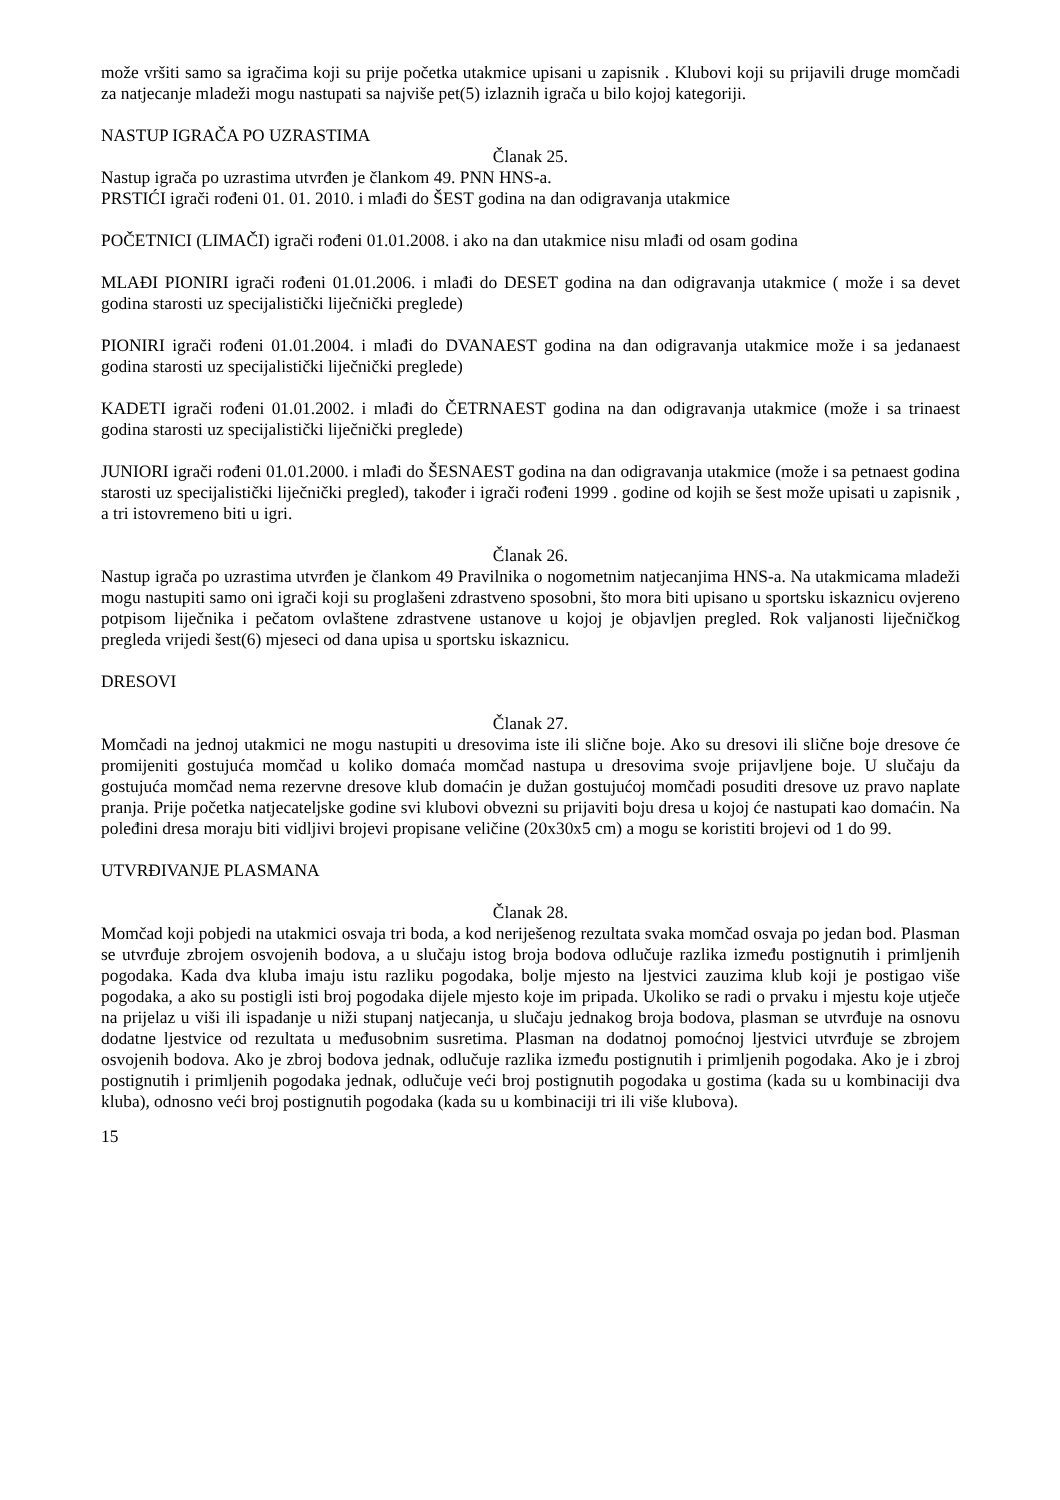može vršiti samo sa igračima koji su prije početka utakmice upisani u zapisnik . Klubovi koji su prijavili druge momčadi za natjecanje mladeži mogu nastupati sa najviše pet(5) izlaznih igrača u bilo kojoj kategoriji.
NASTUP IGRAČA PO UZRASTIMA
Članak 25.
Nastup igrača po uzrastima utvrđen je člankom 49. PNN HNS-a.
PRSTIĆI igrači rođeni 01. 01. 2010. i mlađi do ŠEST godina na dan odigravanja utakmice
POČETNICI (LIMAČI) igrači rođeni 01.01.2008. i ako na dan utakmice nisu mlađi od osam godina
MLAĐI PIONIRI igrači rođeni 01.01.2006. i mlađi do DESET godina na dan odigravanja utakmice ( može i sa devet godina starosti uz specijalistički liječnički preglede)
PIONIRI igrači rođeni 01.01.2004. i mlađi do DVANAEST godina na dan odigravanja utakmice može i sa jedanaest godina starosti uz specijalistički liječnički preglede)
KADETI igrači rođeni 01.01.2002. i mlađi do ČETRNAEST godina na dan odigravanja utakmice (može i sa trinaest godina starosti uz specijalistički liječnički preglede)
JUNIORI igrači rođeni 01.01.2000. i mlađi do ŠESNAEST godina na dan odigravanja utakmice (može i sa petnaest godina starosti uz specijalistički liječnički pregled), također i igrači rođeni 1999 . godine od kojih se šest može upisati u zapisnik , a tri istovremeno biti u igri.
Članak 26.
Nastup igrača po uzrastima utvrđen je člankom 49 Pravilnika o nogometnim natjecanjima HNS-a. Na utakmicama mladeži mogu nastupiti samo oni igrači koji su proglašeni zdrastveno sposobni, što mora biti upisano u sportsku iskaznicu ovjereno potpisom liječnika i pečatom ovlaštene zdrastvene ustanove u kojoj je objavljen pregled. Rok valjanosti liječničkog pregleda vrijedi šest(6) mjeseci od dana upisa u sportsku iskaznicu.
DRESOVI
Članak 27.
Momčadi na jednoj utakmici ne mogu nastupiti u dresovima iste ili slične boje. Ako su dresovi ili slične boje dresove će promijeniti gostujuća momčad u koliko domaća momčad nastupa u dresovima svoje prijavljene boje. U slučaju da gostujuća momčad nema rezervne dresove klub domaćin je dužan gostujućoj momčadi posuditi dresove uz pravo naplate pranja. Prije početka natjecateljske godine svi klubovi obvezni su prijaviti boju dresa u kojoj će nastupati kao domaćin. Na poleđini dresa moraju biti vidljivi brojevi propisane veličine (20x30x5 cm) a mogu se koristiti brojevi od 1 do 99.
UTVRĐIVANJE PLASMANA
Članak 28.
Momčad koji pobjedi na utakmici osvaja tri boda, a kod neriješenog rezultata svaka momčad osvaja po jedan bod. Plasman se utvrđuje zbrojem osvojenih bodova, a u slučaju istog broja bodova odlučuje razlika između postignutih i primljenih pogodaka. Kada dva kluba imaju istu razliku pogodaka, bolje mjesto na ljestvici zauzima klub koji je postigao više pogodaka, a ako su postigli isti broj pogodaka dijele mjesto koje im pripada. Ukoliko se radi o prvaku i mjestu koje utječe na prijelaz u viši ili ispadanje u niži stupanj natjecanja, u slučaju jednakog broja bodova, plasman se utvrđuje na osnovu dodatne ljestvice od rezultata u međusobnim susretima. Plasman na dodatnoj pomoćnoj ljestvici utvrđuje se zbrojem osvojenih bodova. Ako je zbroj bodova jednak, odlučuje razlika između postignutih i primljenih pogodaka. Ako je i zbroj postignutih i primljenih pogodaka jednak, odlučuje veći broj postignutih pogodaka u gostima (kada su u kombinaciji dva kluba), odnosno veći broj postignutih pogodaka (kada su u kombinaciji tri ili više klubova).
15